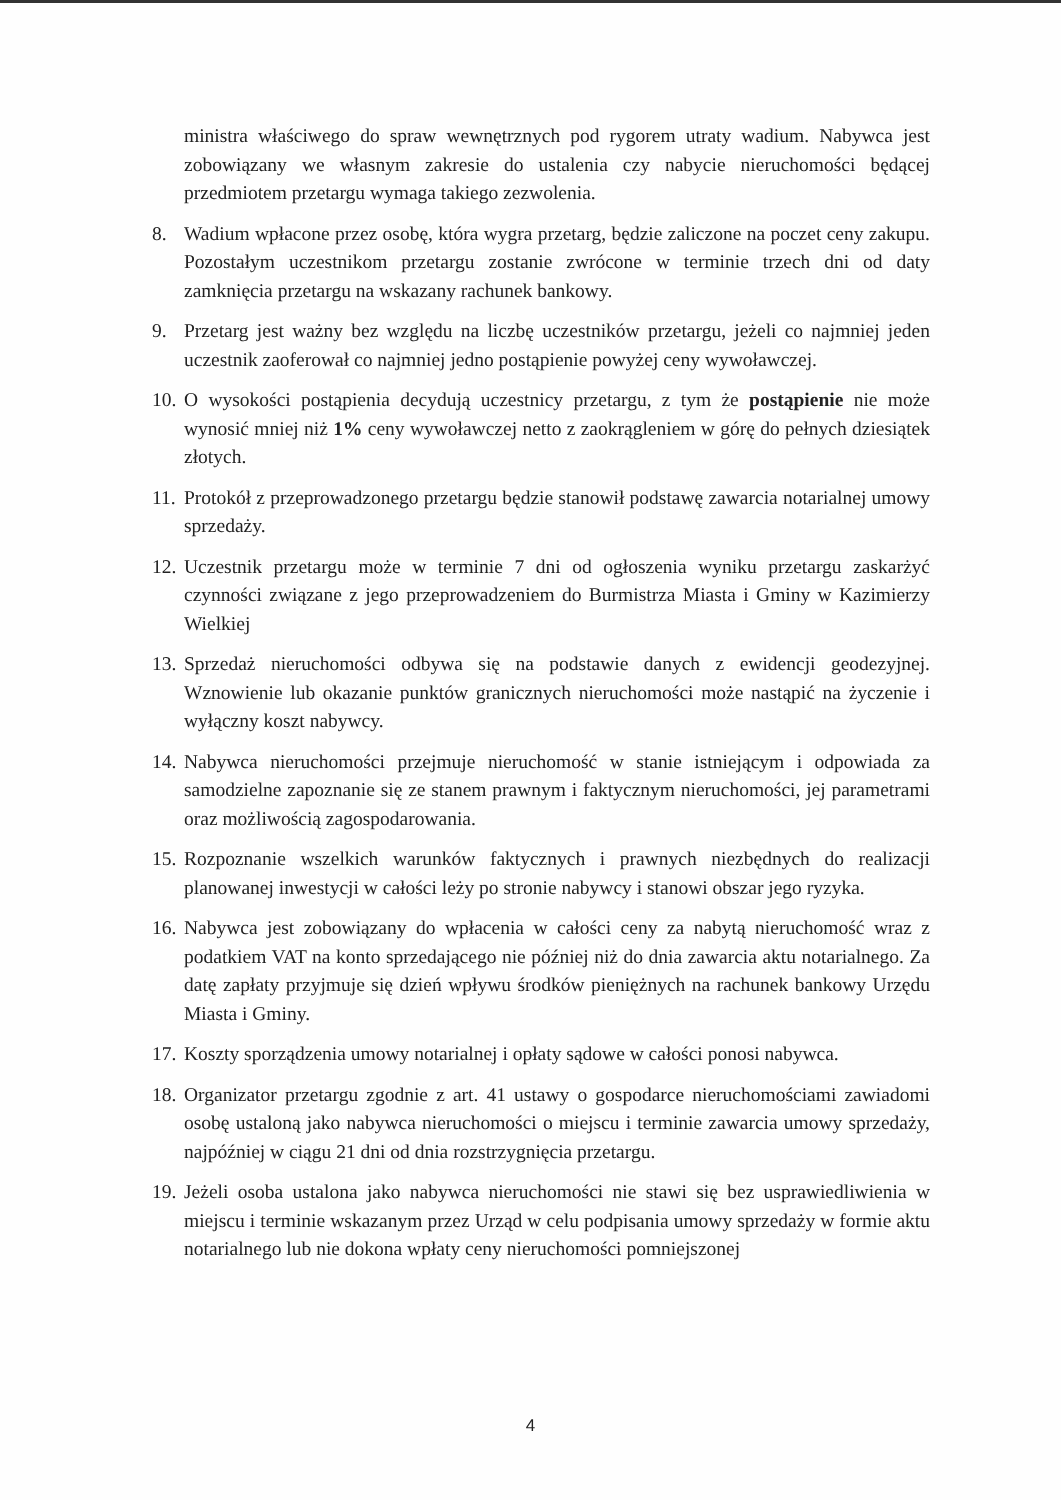ministra właściwego do spraw wewnętrznych pod rygorem utraty wadium. Nabywca jest zobowiązany we własnym zakresie do ustalenia czy nabycie nieruchomości będącej przedmiotem przetargu wymaga takiego zezwolenia.
8. Wadium wpłacone przez osobę, która wygra przetarg, będzie zaliczone na poczet ceny zakupu. Pozostałym uczestnikom przetargu zostanie zwrócone w terminie trzech dni od daty zamknięcia przetargu na wskazany rachunek bankowy.
9. Przetarg jest ważny bez względu na liczbę uczestników przetargu, jeżeli co najmniej jeden uczestnik zaoferował co najmniej jedno postąpienie powyżej ceny wywoławczej.
10. O wysokości postąpienia decydują uczestnicy przetargu, z tym że postąpienie nie może wynosić mniej niż 1% ceny wywoławczej netto z zaokrągleniem w górę do pełnych dziesiątek złotych.
11. Protokół z przeprowadzonego przetargu będzie stanowił podstawę zawarcia notarialnej umowy sprzedaży.
12. Uczestnik przetargu może w terminie 7 dni od ogłoszenia wyniku przetargu zaskarżyć czynności związane z jego przeprowadzeniem do Burmistrza Miasta i Gminy w Kazimierzy Wielkiej
13. Sprzedaż nieruchomości odbywa się na podstawie danych z ewidencji geodezyjnej. Wznowienie lub okazanie punktów granicznych nieruchomości może nastąpić na życzenie i wyłączny koszt nabywcy.
14. Nabywca nieruchomości przejmuje nieruchomość w stanie istniejącym i odpowiada za samodzielne zapoznanie się ze stanem prawnym i faktycznym nieruchomości, jej parametrami oraz możliwością zagospodarowania.
15. Rozpoznanie wszelkich warunków faktycznych i prawnych niezbędnych do realizacji planowanej inwestycji w całości leży po stronie nabywcy i stanowi obszar jego ryzyka.
16. Nabywca jest zobowiązany do wpłacenia w całości ceny za nabytą nieruchomość wraz z podatkiem VAT na konto sprzedającego nie później niż do dnia zawarcia aktu notarialnego. Za datę zapłaty przyjmuje się dzień wpływu środków pieniężnych na rachunek bankowy Urzędu Miasta i Gminy.
17. Koszty sporządzenia umowy notarialnej i opłaty sądowe w całości ponosi nabywca.
18. Organizator przetargu zgodnie z art. 41 ustawy o gospodarce nieruchomościami zawiadomi osobę ustaloną jako nabywca nieruchomości o miejscu i terminie zawarcia umowy sprzedaży, najpóźniej w ciągu 21 dni od dnia rozstrzygnięcia przetargu.
19. Jeżeli osoba ustalona jako nabywca nieruchomości nie stawi się bez usprawiedliwienia w miejscu i terminie wskazanym przez Urząd w celu podpisania umowy sprzedaży w formie aktu notarialnego lub nie dokona wpłaty ceny nieruchomości pomniejszonej
4